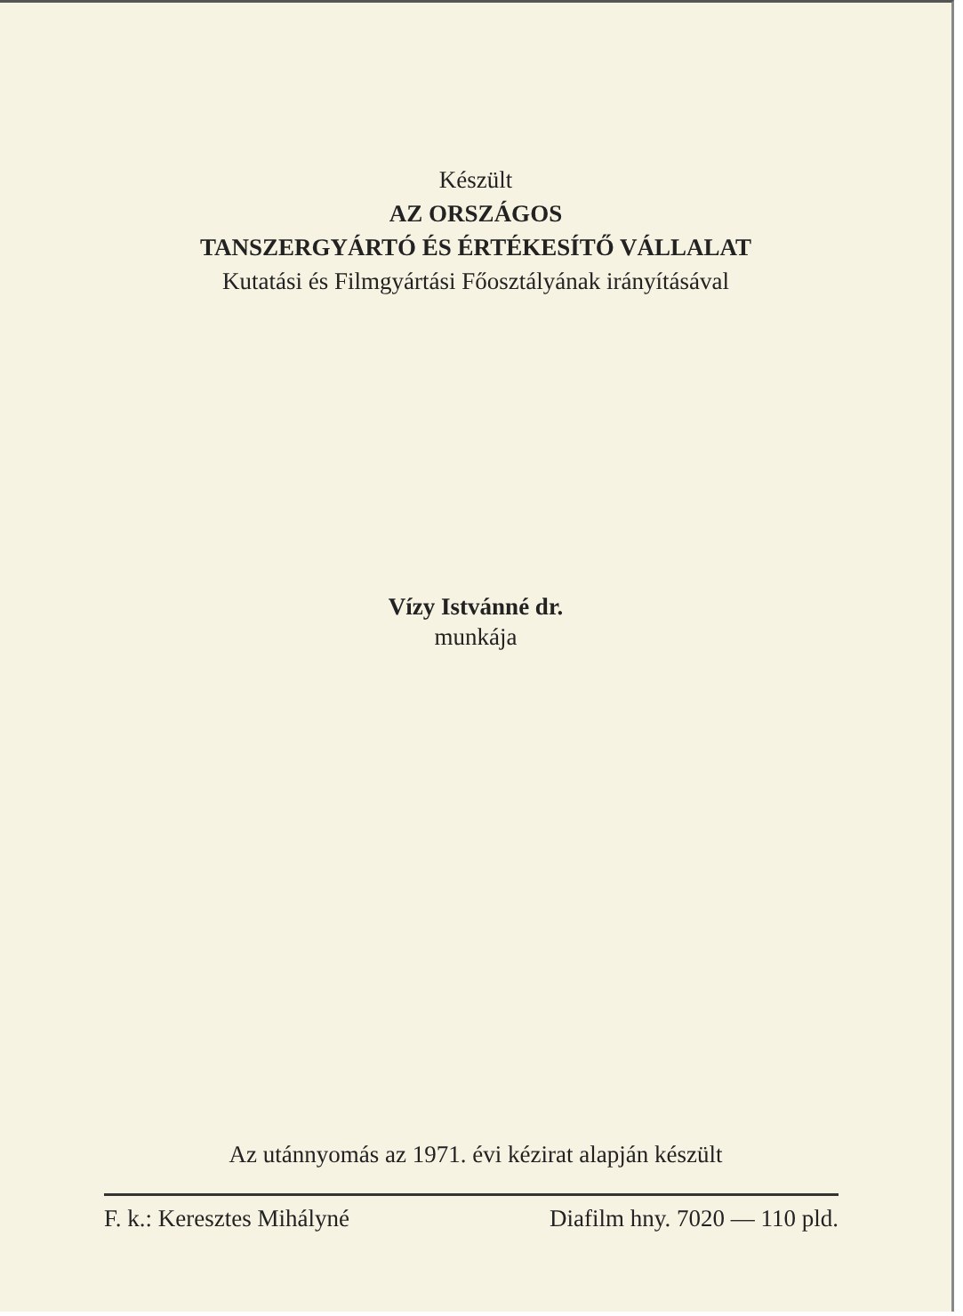Készült
AZ ORSZÁGOS
TANSZERGYÁRTÓ ÉS ÉRTÉKESÍTŐ VÁLLALAT
Kutatási és Filmgyártási Főosztályának irányításával
Vízy Istvánné dr.
munkája
Az utánnyomás az 1971. évi kézirat alapján készült
F. k.: Keresztes Mihályné Diafilm hny. 7020 — 110 pld.